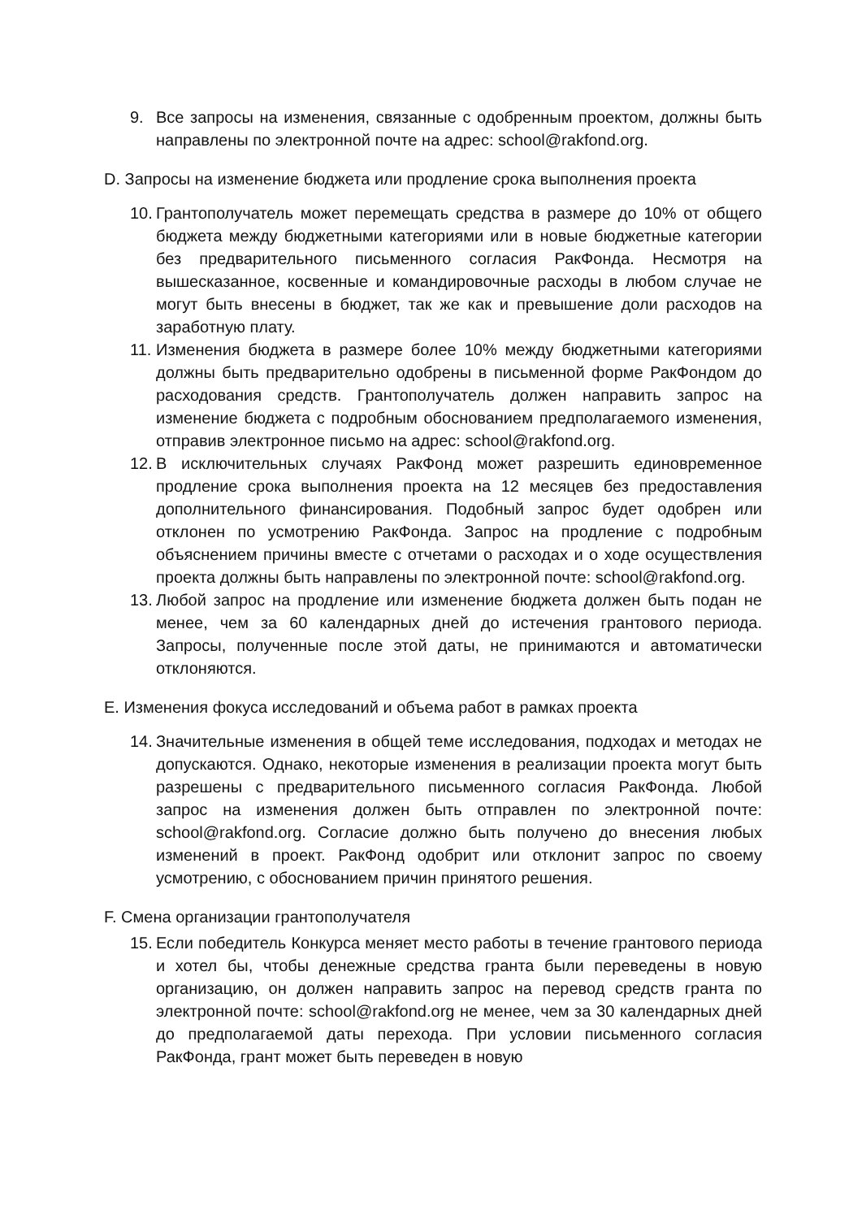9. Все запросы на изменения, связанные с одобренным проектом, должны быть направлены по электронной почте на адрес: school@rakfond.org.
D. Запросы на изменение бюджета или продление срока выполнения проекта
10.
Грантополучатель может перемещать средства в размере до 10% от общего бюджета между бюджетными категориями или в новые бюджетные категории без предварительного письменного согласия РакФонда. Несмотря на вышесказанное, косвенные и командировочные расходы в любом случае не могут быть внесены в бюджет, так же как и превышение доли расходов на заработную плату.
11.
Изменения бюджета в размере более 10% между бюджетными категориями должны быть предварительно одобрены в письменной форме РакФондом до расходования средств. Грантополучатель должен направить запрос на изменение бюджета с подробным обоснованием предполагаемого изменения, отправив электронное письмо на адрес: school@rakfond.org.
12.
В исключительных случаях РакФонд может разрешить единовременное продление срока выполнения проекта на 12 месяцев без предоставления дополнительного финансирования. Подобный запрос будет одобрен или отклонен по усмотрению РакФонда. Запрос на продление с подробным объяснением причины вместе с отчетами о расходах и о ходе осуществления проекта должны быть направлены по электронной почте: school@rakfond.org.
13.
Любой запрос на продление или изменение бюджета должен быть подан не менее, чем за 60 календарных дней до истечения грантового периода. Запросы, полученные после этой даты, не принимаются и автоматически отклоняются.
E. Изменения фокуса исследований и объема работ в рамках проекта
14.
Значительные изменения в общей теме исследования, подходах и методах не допускаются. Однако, некоторые изменения в реализации проекта могут быть разрешены с предварительного письменного согласия РакФонда. Любой запрос на изменения должен быть отправлен по электронной почте: school@rakfond.org. Согласие должно быть получено до внесения любых изменений в проект. РакФонд одобрит или отклонит запрос по своему усмотрению, с обоснованием причин принятого решения.
F. Смена организации грантополучателя
15.
Если победитель Конкурса меняет место работы в течение грантового периода и хотел бы, чтобы денежные средства гранта были переведены в новую организацию, он должен направить запрос на перевод средств гранта по электронной почте: school@rakfond.org не менее, чем за 30 календарных дней до предполагаемой даты перехода. При условии письменного согласия РакФонда, грант может быть переведен в новую